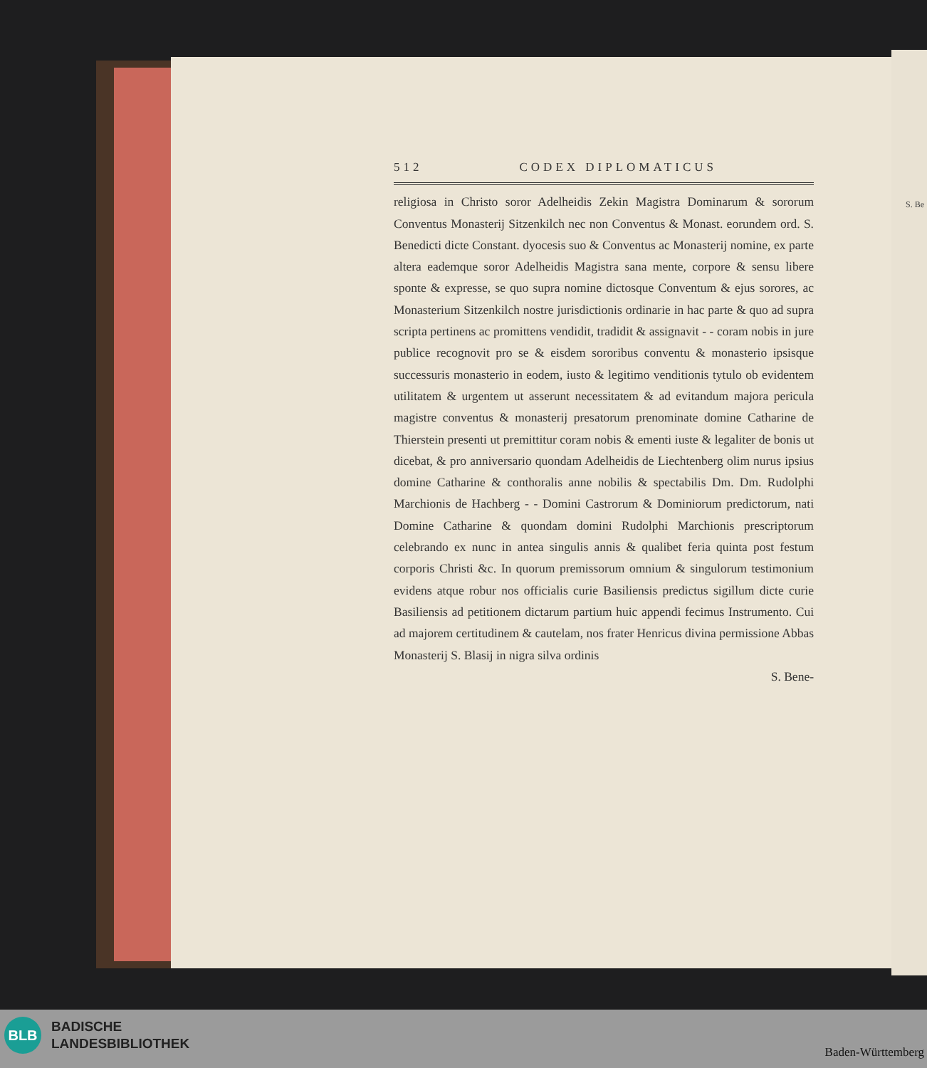S. Be
512 CODEX DIPLOMATICUS
religiosa in Christo soror Adelheidis Zekin Magistra Dominarum & sororum Conventus Monasterij Sitzenkilch nec non Conventus & Monast. eorundem ord. S. Benedicti dicte Constant. dyocesis suo & Conventus ac Monasterij nomine, ex parte altera eademque soror Adelheidis Magistra sana mente, corpore & sensu libere sponte & expresse, se quo supra nomine dictosque Conventum & ejus sorores, ac Monasterium Sitzenkilch nostre jurisdictionis ordinarie in hac parte & quo ad supra scripta pertinens ac promittens vendidit, tradidit & assignavit - - coram nobis in jure publice recognovit pro se & eisdem sororibus conventu & monasterio ipsisque successuris monasterio in eodem, iusto & legitimo venditionis tytulo ob evidentem utilitatem & urgentem ut asserunt necessitatem & ad evitandum majora pericula magistre conventus & monasterij presatorum prenominate domine Catharine de Thierstein presenti ut premittitur coram nobis & ementi iuste & legaliter de bonis ut dicebat, & pro anniversario quondam Adelheidis de Liechtenberg olim nurus ipsius domine Catharine & conthoralis anne nobilis & spectabilis Dm. Dm. Rudolphi Marchionis de Hachberg - - Domini Castrorum & Dominiorum predictorum, nati Domine Catharine & quondam domini Rudolphi Marchionis prescriptorum celebrando ex nunc in antea singulis annis & qualibet feria quinta post festum corporis Christi &c. In quorum premissorum omnium & singulorum testimonium evidens atque robur nos officialis curie Basiliensis predictus sigillum dicte curie Basiliensis ad petitionem dictarum partium huic appendi fecimus Instrumento. Cui ad majorem certitudinem & cautelam, nos frater Henricus divina permissione Abbas Monasterij S. Blasij in nigra silva ordinis
S. Bene-
BLB
BADISCHE
LANDESBIBLIOTHEK
Baden-Württemberg